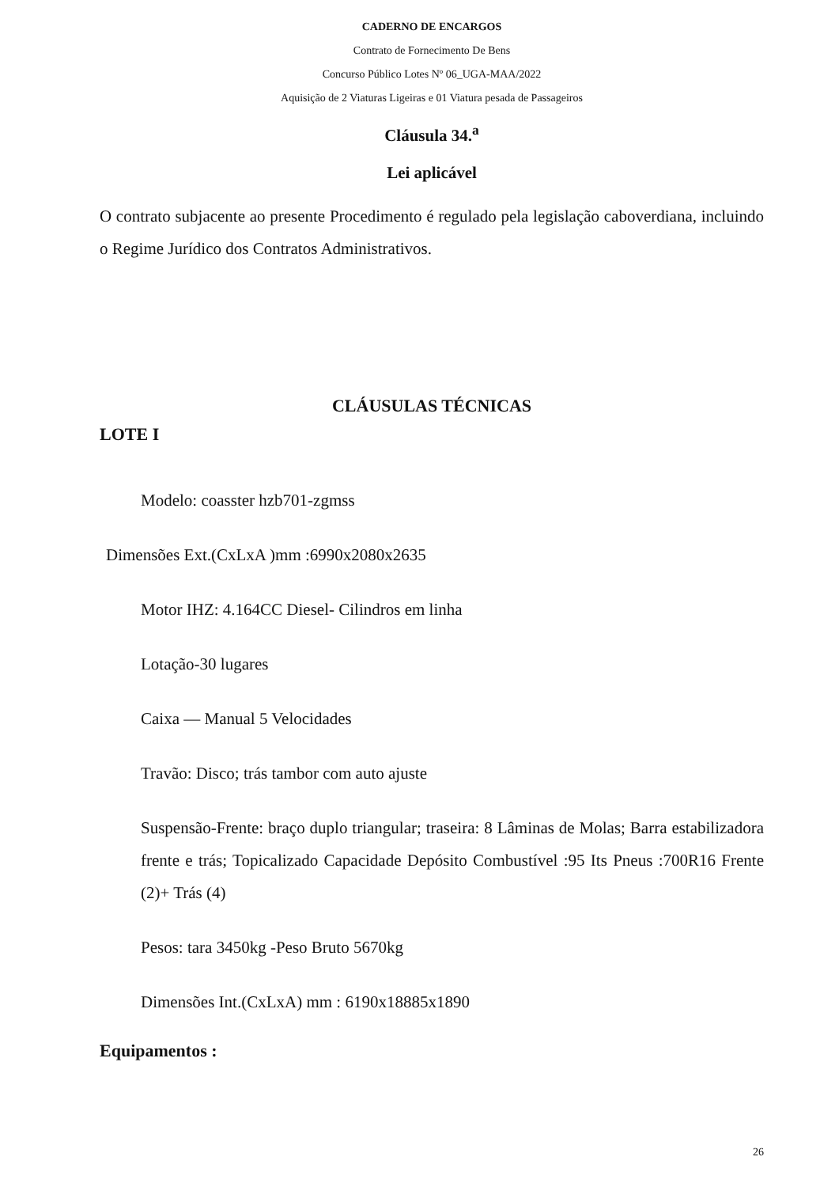CADERNO DE ENCARGOS
Contrato de Fornecimento De Bens
Concurso Público Lotes Nº 06_UGA-MAA/2022
Aquisição de 2 Viaturas Ligeiras e 01 Viatura pesada de Passageiros
Cláusula 34.<sup>a</sup>
Lei aplicável
O contrato subjacente ao presente Procedimento é regulado pela legislação caboverdiana, incluindo o Regime Jurídico dos Contratos Administrativos.
CLÁUSULAS TÉCNICAS
LOTE I
Modelo: coasster hzb701-zgmss
Dimensões Ext.(CxLxA )mm :6990x2080x2635
Motor IHZ: 4.164CC Diesel- Cilindros em linha
Lotação-30 lugares
Caixa — Manual 5 Velocidades
Travão: Disco; trás tambor com auto ajuste
Suspensão-Frente: braço duplo triangular; traseira: 8 Lâminas de Molas; Barra estabilizadora frente e trás; Topicalizado Capacidade Depósito Combustível :95 Its Pneus :700R16 Frente (2)+ Trás (4)
Pesos: tara 3450kg -Peso Bruto 5670kg
Dimensões Int.(CxLxA) mm : 6190x18885x1890
Equipamentos :
26